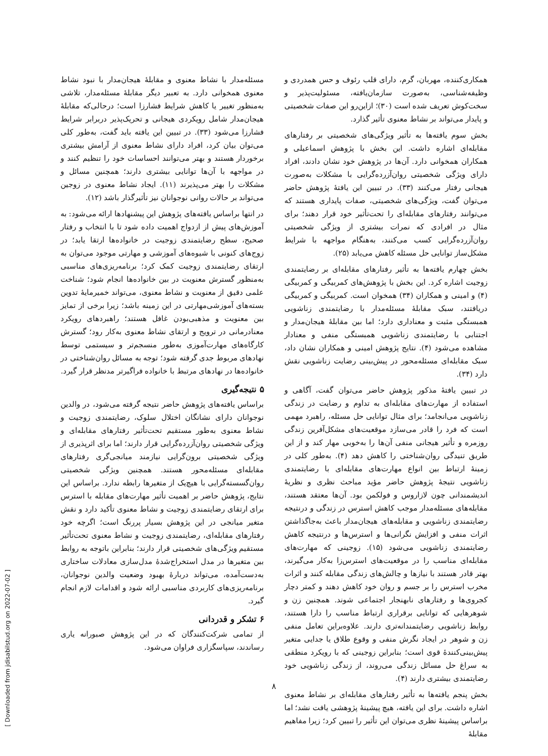[ Downloaded from jdisabilstud.org on 2022-07-02 ]
همکاری‌کننده، مهربان، گرم، دارای قلب رئوف و حس همدردی و وظیفه‌شناسی، به‌صورت سازمان‌یافته، مسئولیت‌پذیر و سخت‌کوش تعریف شده است (۳۰)؛ ازاین‌رو این صفات شخصیتی و پایدار می‌تواند بر نشاط معنوی تأثیر گذارد.
بخش سوم یافته‌ها به تأثیر ویژگی‌های شخصیتی بر رفتارهای مقابله‌ای اشاره داشت. این بخش با پژوهش اسماعیلی و همکاران همخوانی دارد. آن‌ها در پژوهش خود نشان دادند، افراد دارای ویژگی شخصیتی روان‌آزرده‌گرایی با مشکلات به‌صورت هیجانی رفتار می‌کنند (۳۳). در تبیین این یافتهٔ پژوهش حاضر می‌توان گفت، ویژگی‌های شخصیتی، صفات پایداری هستند که می‌توانند رفتارهای مقابله‌ای را تحت‌تأثیر خود قرار دهند؛ برای مثال در افرادی که نمرات بیشتری از ویژگی شخصیتی روان‌آزرده‌گرایی کسب می‌کنند، به‌هنگام مواجهه با شرایط مشکل‌ساز توانایی حل مسئله کاهش می‌یابد (۲۵).
بخش چهارم یافته‌ها به تأثیر رفتارهای مقابله‌ای بر رضایتمندی زوجیت اشاره کرد. این بخش با پژوهش‌های کمربیگی و کمربیگی (۴) و امینی و همکاران (۳۴) همخوان است. کمربیگی و کمربیگی دریافتند، سبک مقابلهٔ مسئله‌مدار با رضایتمندی زناشویی همبستگی مثبت و معناداری دارد؛ اما بین مقابلهٔ هیجان‌مدار و اجتنابی با رضایتمندی زناشویی همبستگی منفی و معنادار مشاهده می‌شود (۴). نتایج پژوهش امینی و همکاران نشان داد، سبک مقابله‌ای مسئله‌محور در پیش‌بینی رضایت زناشویی نقش دارد (۳۴).
در تبیین یافتهٔ مذکور پژوهش حاضر می‌توان گفت، آگاهی و استفاده از مهارت‌های مقابله‌ای به تداوم و رضایت در زندگی زناشویی می‌انجامد؛ برای مثال توانایی حل مسئله، راهبرد مهمی است که فرد را قادر می‌سازد موقعیت‌های مشکل‌آفرین زندگی روزمره و تأثیر هیجانی منفی آن‌ها را به‌خوبی مهار کند و از این طریق تنیدگی روان‌شناختی را کاهش دهد (۴). به‌طور کلی در زمینهٔ ارتباط بین انواع مهارت‌های مقابله‌ای با رضایتمندی زناشویی نتیجهٔ پژوهش حاضر مؤید مباحث نظری و نظریهٔ اندیشمندانی چون لازاروس و فولکمن بود. آن‌ها معتقد هستند، مقابله‌های مسئله‌مدار موجب کاهش استرس در زندگی و درنتیجه رضایتمندی زناشویی و مقابله‌های هیجان‌مدار باعث به‌جاگذاشتن اثرات منفی و افزایش نگرانی‌ها و استرس‌ها و درنتیجه کاهش رضایتمندی زناشویی می‌شود (۱۵). زوجینی که مهارت‌های مقابله‌ای مناسب را در موقعیت‌های استرس‌زا به‌کار می‌گیرند، بهتر قادر هستند با نیازها و چالش‌های زندگی مقابله کنند و اثرات مخرب استرس را بر جسم و روان خود کاهش دهند و کمتر دچار کجروی‌ها و رفتارهای نابهنجار اجتماعی شوند. همچنین زن و شوهرهایی که توانایی برقراری ارتباط مناسب را دارا هستند، روابط زناشویی رضایتمندانه‌تری دارند. علاوه‌براین تعامل منفی زن و شوهر در ایجاد نگرش منفی و وقوع طلاق یا جدایی متغیر پیش‌بینی‌کنندهٔ قوی است؛ بنابراین زوجینی که با رویکرد منطقی به سراغ حل مسائل زندگی می‌روند، از زندگی زناشویی خود رضایتمندی بیشتری دارند (۴).
بخش پنجم یافته‌ها به تأثیر رفتارهای مقابله‌ای بر نشاط معنوی اشاره داشت. برای این یافته، هیچ پیشینهٔ پژوهشی یافت نشد؛ اما براساس پیشینهٔ نظری می‌توان این تأثیر را تبیین کرد؛ زیرا مفاهیم مقابلهٔ
مسئله‌مدار با نشاط معنوی و مقابلهٔ هیجان‌مدار با نبود نشاط معنوی همخوانی دارد. به تعبیر دیگر مقابلهٔ مسئله‌مدار، تلاشی به‌منظور تغییر یا کاهش شرایط فشارزا است؛ درحالی‌که مقابلهٔ هیجان‌مدار شامل رویکردی هیجانی و تحریک‌پذیر دربرابر شرایط فشارزا می‌شود (۳۳). در تبیین این یافته باید گفت، به‌طور کلی می‌توان بیان کرد، افراد دارای نشاط معنوی از آرامش بیشتری برخوردار هستند و بهتر می‌توانند احساسات خود را تنظیم کنند و در مواجهه با آن‌ها توانایی بیشتری دارند؛ همچنین مسائل و مشکلات را بهتر می‌پذیرند (۱۱). ایجاد نشاط معنوی در زوجین می‌تواند بر حالات روانی نوجوانان نیز تأثیرگذار باشد (۱۲).
در انتها براساس یافته‌های پژوهش این پیشنهادها ارائه می‌شود: به آموزش‌های پیش از ازدواج اهمیت داده شود تا با انتخاب و رفتار صحیح، سطح رضایتمندی زوجیت در خانواده‌ها ارتقا یابد؛ در زوج‌های کنونی با شیوه‌های آموزشی و مهارتی موجود می‌توان به ارتقای رضایتمندی زوجیت کمک کرد؛ برنامه‌ریزی‌های مناسبی به‌منظور گسترش معنویت در بین خانواده‌ها انجام شود؛ شناخت علمی دقیق از معنویت و نشاط معنوی، می‌تواند خمیرمایهٔ تدوین بسته‌های آموزشی‌مهارتی در این زمینه باشد؛ زیرا برخی از تمایز بین معنویت و مذهبی‌بودن غافل هستند؛ راهبردهای رویکرد معنادرمانی در ترویج و ارتقای نشاط معنوی به‌کار رود؛ گسترش کارگاه‌های مهارت‌آموزی به‌طور منسجم‌تر و سیستمی توسط نهادهای مربوط جدی گرفته شود؛ توجه به مسائل روان‌شناختی در خانواده‌ها در نهادهای مرتبط با خانواده فراگیرتر مدنظر قرار گیرد.
۵ نتیجه‌گیری
براساس یافته‌های پژوهش حاضر نتیجه گرفته می‌شود، در والدین نوجوانان دارای نشانگان اختلال سلوک، رضایتمندی زوجیت و نشاط معنوی به‌طور مستقیم تحت‌تأثیر رفتارهای مقابله‌ای و ویژگی شخصیتی روان‌آزرده‌گرایی قرار دارند؛ اما برای اثرپذیری از ویژگی شخصیتی برون‌گرایی نیازمند میانجی‌گری رفتارهای مقابله‌ای مسئله‌محور هستند. همچنین ویژگی شخصیتی روان‌گسسته‌گرایی با هیچ‌یک از متغیرها رابطه ندارد. براساس این نتایج، پژوهش حاضر بر اهمیت تأثیر مهارت‌های مقابله با استرس برای ارتقای رضایتمندی زوجیت و نشاط معنوی تأکید دارد و نقش متغیر میانجی در این پژوهش بسیار پررنگ است؛ اگرچه خود رفتارهای مقابله‌ای، رضایتمندی زوجیت و نشاط معنوی تحت‌تأثیر مستقیم ویژگی‌های شخصیتی قرار دارند؛ بنابراین باتوجه به روابط بین متغیرها در مدل استخراج‌شدهٔ مدل‌سازی معادلات ساختاری به‌دست‌آمده، می‌تواند دربارهٔ بهبود وضعیت والدین نوجوانان، برنامه‌ریزی‌های کاربردی مناسبی ارائه شود و اقدامات لازم انجام گیرد.
۶ تشکر و قدردانی
از تمامی شرکت‌کنندگان که در این پژوهش صبورانه یاری رساندند، سپاسگزاری فراوان می‌شود.
۸